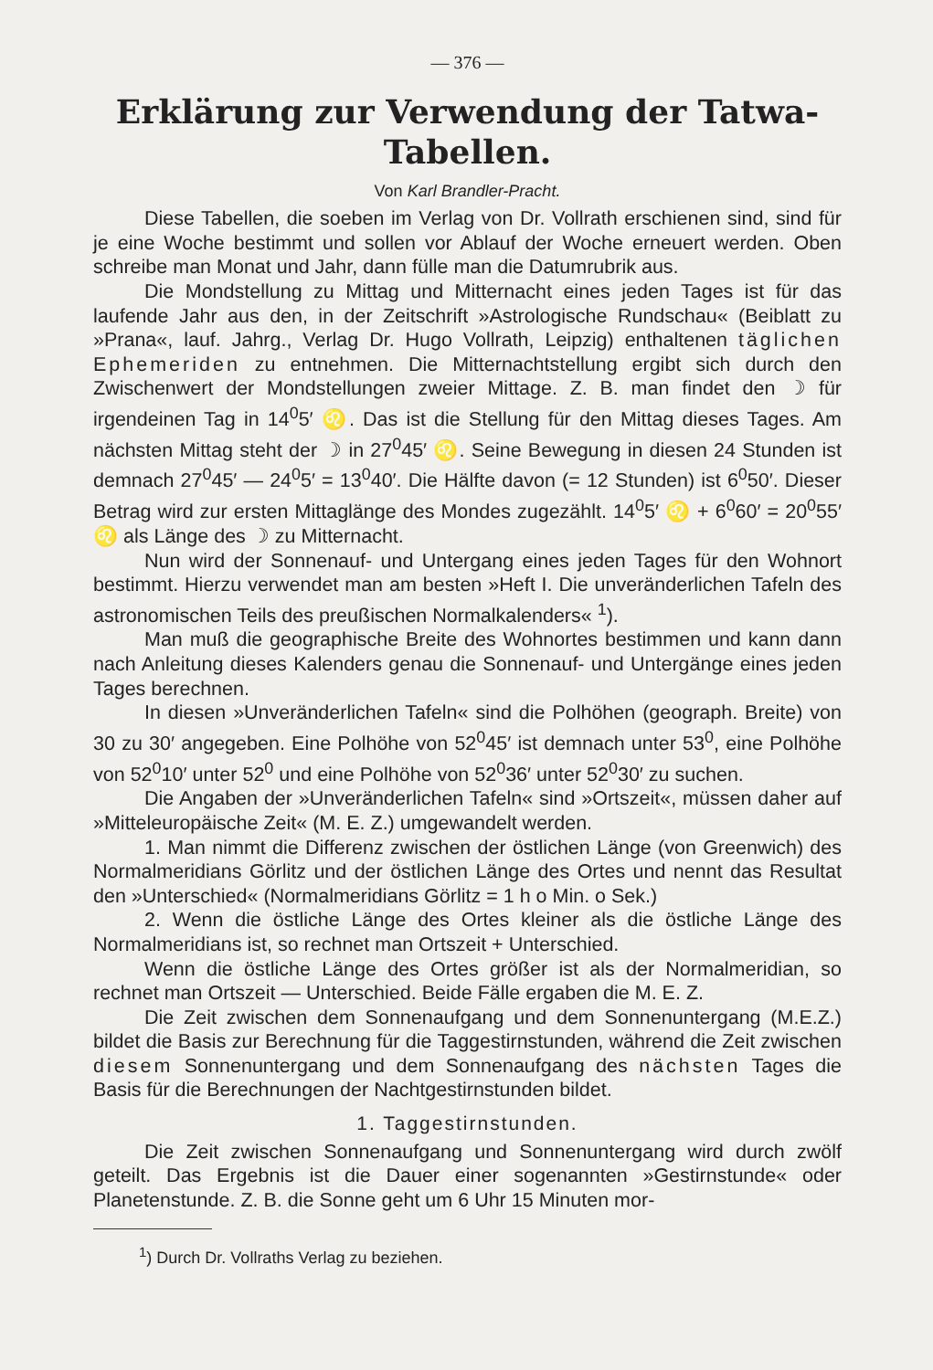— 376 —
Erklärung zur Verwendung der Tatwa-
Tabellen.
Von Karl Brandler-Pracht.
Diese Tabellen, die soeben im Verlag von Dr. Vollrath erschienen sind, sind für je eine Woche bestimmt und sollen vor Ablauf der Woche erneuert werden. Oben schreibe man Monat und Jahr, dann fülle man die Datumrubrik aus.
Die Mondstellung zu Mittag und Mitternacht eines jeden Tages ist für das laufende Jahr aus den, in der Zeitschrift »Astrologische Rundschau« (Beiblatt zu »Prana«, lauf. Jahrg., Verlag Dr. Hugo Vollrath, Leipzig) enthaltenen täglichen Ephemeriden zu entnehmen. Die Mitternachtstellung ergibt sich durch den Zwischenwert der Mondstellungen zweier Mittage. Z. B. man findet den ☽ für irgendeinen Tag in 14<sup>0</sup>5′ ♌. Das ist die Stellung für den Mittag dieses Tages. Am nächsten Mittag steht der ☽ in 27<sup>0</sup>45′ ♌. Seine Bewegung in diesen 24 Stunden ist demnach 27<sup>0</sup>45′ — 24<sup>0</sup>5′ = 13<sup>0</sup>40′. Die Hälfte davon (= 12 Stunden) ist 6<sup>0</sup>50′. Dieser Betrag wird zur ersten Mittaglänge des Mondes zugezählt. 14<sup>0</sup>5′ ♌ + 6<sup>0</sup>60′ = 20<sup>0</sup>55′ ♌ als Länge des ☽ zu Mitternacht.
Nun wird der Sonnenauf- und Untergang eines jeden Tages für den Wohnort bestimmt. Hierzu verwendet man am besten »Heft I. Die unveränderlichen Tafeln des astronomischen Teils des preußischen Normalkalenders« <sup>1</sup>).
Man muß die geographische Breite des Wohnortes bestimmen und kann dann nach Anleitung dieses Kalenders genau die Sonnenauf- und Untergänge eines jeden Tages berechnen.
In diesen »Unveränderlichen Tafeln« sind die Polhöhen (geograph. Breite) von 30 zu 30′ angegeben. Eine Polhöhe von 52<sup>0</sup>45′ ist demnach unter 53<sup>0</sup>, eine Polhöhe von 52<sup>0</sup>10′ unter 52<sup>0</sup> und eine Polhöhe von 52<sup>0</sup>36′ unter 52<sup>0</sup>30′ zu suchen.
Die Angaben der »Unveränderlichen Tafeln« sind »Ortszeit«, müssen daher auf »Mitteleuropäische Zeit« (M. E. Z.) umgewandelt werden.
1. Man nimmt die Differenz zwischen der östlichen Länge (von Greenwich) des Normalmeridians Görlitz und der östlichen Länge des Ortes und nennt das Resultat den »Unterschied« (Normalmeridians Görlitz = 1 h o Min. o Sek.)
2. Wenn die östliche Länge des Ortes kleiner als die östliche Länge des Normalmeridians ist, so rechnet man Ortszeit + Unterschied.
Wenn die östliche Länge des Ortes größer ist als der Normalmeridian, so rechnet man Ortszeit — Unterschied. Beide Fälle ergaben die M. E. Z.
Die Zeit zwischen dem Sonnenaufgang und dem Sonnenuntergang (M.E.Z.) bildet die Basis zur Berechnung für die Taggestirnstunden, während die Zeit zwischen diesem Sonnenuntergang und dem Sonnenaufgang des nächsten Tages die Basis für die Berechnungen der Nachtgestirnstunden bildet.
1. Taggestirnstunden.
Die Zeit zwischen Sonnenaufgang und Sonnenuntergang wird durch zwölf geteilt. Das Ergebnis ist die Dauer einer sogenannten »Gestirnstunde« oder Planetenstunde. Z. B. die Sonne geht um 6 Uhr 15 Minuten mor-
<sup>1</sup>) Durch Dr. Vollraths Verlag zu beziehen.